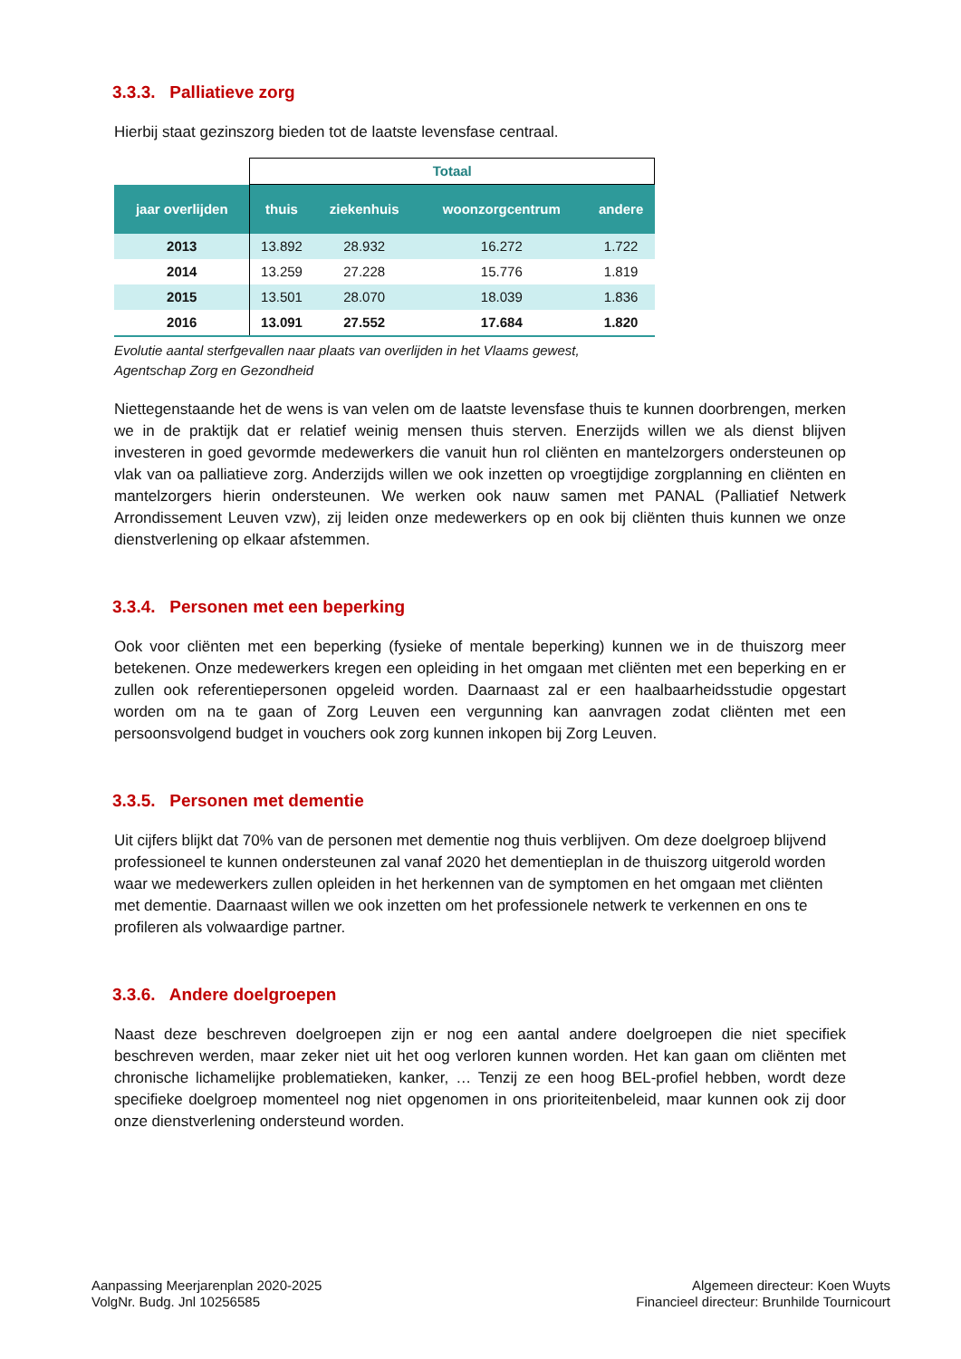3.3.3. Palliatieve zorg
Hierbij staat gezinszorg bieden tot de laatste levensfase centraal.
| | Totaal | | | |
| jaar overlijden | thuis | ziekenhuis | woonzorgcentrum | andere |
| 2013 | 13.892 | 28.932 | 16.272 | 1.722 |
| 2014 | 13.259 | 27.228 | 15.776 | 1.819 |
| 2015 | 13.501 | 28.070 | 18.039 | 1.836 |
| 2016 | 13.091 | 27.552 | 17.684 | 1.820 |
Evolutie aantal sterfgevallen naar plaats van overlijden in het Vlaams gewest,
Agentschap Zorg en Gezondheid
Niettegenstaande het de wens is van velen om de laatste levensfase thuis te kunnen doorbrengen, merken we in de praktijk dat er relatief weinig mensen thuis sterven. Enerzijds willen we als dienst blijven investeren in goed gevormde medewerkers die vanuit hun rol cliënten en mantelzorgers ondersteunen op vlak van oa palliatieve zorg. Anderzijds willen we ook inzetten op vroegtijdige zorgplanning en cliënten en mantelzorgers hierin ondersteunen. We werken ook nauw samen met PANAL (Palliatief Netwerk Arrondissement Leuven vzw), zij leiden onze medewerkers op en ook bij cliënten thuis kunnen we onze dienstverlening op elkaar afstemmen.
3.3.4. Personen met een beperking
Ook voor cliënten met een beperking (fysieke of mentale beperking) kunnen we in de thuiszorg meer betekenen. Onze medewerkers kregen een opleiding in het omgaan met cliënten met een beperking en er zullen ook referentiepersonen opgeleid worden. Daarnaast zal er een haalbaarheidsstudie opgestart worden om na te gaan of Zorg Leuven een vergunning kan aanvragen zodat cliënten met een persoonsvolgend budget in vouchers ook zorg kunnen inkopen bij Zorg Leuven.
3.3.5. Personen met dementie
Uit cijfers blijkt dat 70% van de personen met dementie nog thuis verblijven. Om deze doelgroep blijvend professioneel te kunnen ondersteunen zal vanaf 2020 het dementieplan in de thuiszorg uitgerold worden waar we medewerkers zullen opleiden in het herkennen van de symptomen en het omgaan met cliënten met dementie. Daarnaast willen we ook inzetten om het professionele netwerk te verkennen en ons te profileren als volwaardige partner.
3.3.6. Andere doelgroepen
Naast deze beschreven doelgroepen zijn er nog een aantal andere doelgroepen die niet specifiek beschreven werden, maar zeker niet uit het oog verloren kunnen worden. Het kan gaan om cliënten met chronische lichamelijke problematieken, kanker, … Tenzij ze een hoog BEL-profiel hebben, wordt deze specifieke doelgroep momenteel nog niet opgenomen in ons prioriteitenbeleid, maar kunnen ook zij door onze dienstverlening ondersteund worden.
Aanpassing Meerjarenplan 2020-2025
VolgNr. Budg. Jnl 10256585
Algemeen directeur: Koen Wuyts
Financieel directeur: Brunhilde Tournicourt